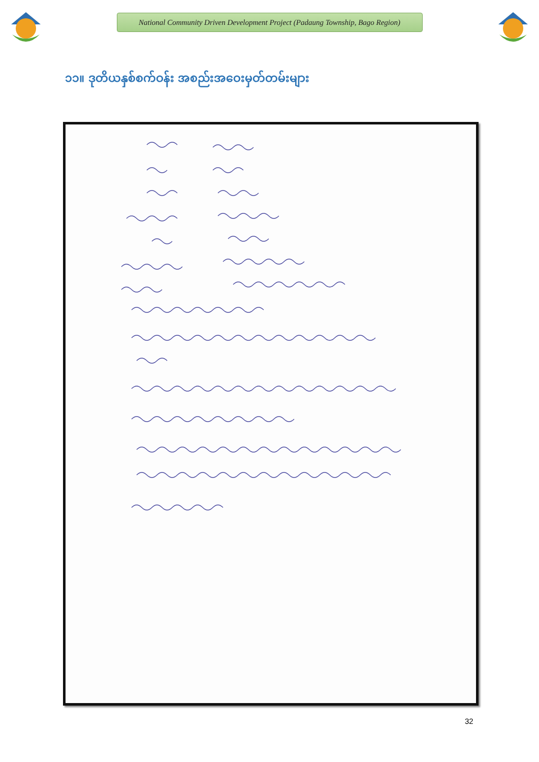National Community Driven Development Project (Padaung Township, Bago Region)
၁၁။ ဒုတိယနှစ်စက်ဝန်း အစည်းအဝေးမှတ်တမ်းများ
32